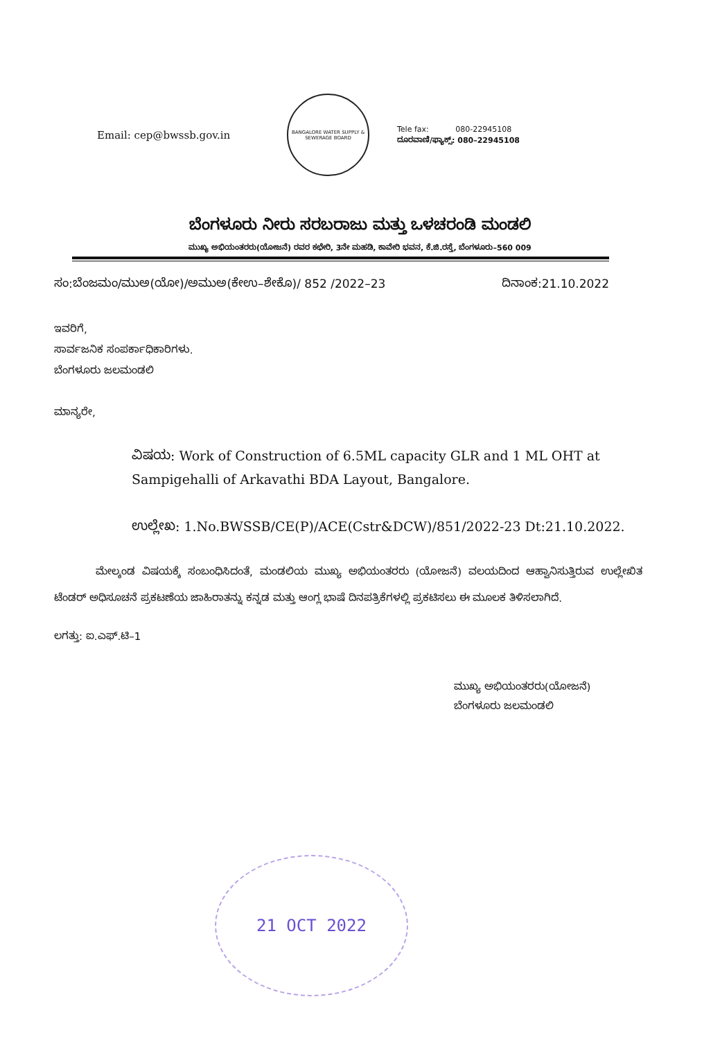Email: cep@bwssb.gov.in
BANGALORE WATER SUPPLY & SEWERAGE BOARD
Tele fax: 080-22945108
ದೂರವಾಣಿ/ಫ್ಯಾಕ್ಸ್: 080–22945108
ಬೆಂಗಳೂರು ನೀರು ಸರಬರಾಜು ಮತ್ತು ಒಳಚರಂಡಿ ಮಂಡಲಿ
ಮುಖ್ಯ ಅಭಿಯಂತರರು(ಯೋಜನೆ) ರವರ ಕಛೇರಿ, 3ನೇ ಮಹಡಿ, ಕಾವೇರಿ ಭವನ, ಕೆ.ಜಿ.ರಸ್ತೆ, ಬೆಂಗಳೂರು–560 009
ಸಂ:ಬೆಂಜಮಂ/ಮುಅ(ಯೋ)/ಅಮುಅ(ಕೇಉ–ಶೇಕೊ)/ 852 /2022–23 ದಿನಾಂಕ:21.10.2022
ಇವರಿಗೆ,
ಸಾರ್ವಜನಿಕ ಸಂಪರ್ಕಾಧಿಕಾರಿಗಳು.
ಬೆಂಗಳೂರು ಜಲಮಂಡಲಿ
ಮಾನ್ಯರೇ,
ವಿಷಯ: Work of Construction of 6.5ML capacity GLR and 1 ML OHT at Sampigehalli of Arkavathi BDA Layout, Bangalore.
ಉಲ್ಲೇಖ: 1.No.BWSSB/CE(P)/ACE(Cstr&DCW)/851/2022-23 Dt:21.10.2022.
ಮೇಲ್ಕಂಡ ವಿಷಯಕ್ಕೆ ಸಂಬಂಧಿಸಿದಂತೆ, ಮಂಡಲಿಯ ಮುಖ್ಯ ಅಭಿಯಂತರರು (ಯೋಜನೆ) ವಲಯದಿಂದ ಆಹ್ವಾನಿಸುತ್ತಿರುವ ಉಲ್ಲೇಖಿತ ಟೆಂಡರ್ ಅಧಿಸೂಚನೆ ಪ್ರಕಟಣೆಯ ಜಾಹಿರಾತನ್ನು ಕನ್ನಡ ಮತ್ತು ಆಂಗ್ಲ ಭಾಷೆ ದಿನಪತ್ರಿಕೆಗಳಲ್ಲಿ ಪ್ರಕಟಿಸಲು ಈ ಮೂಲಕ ತಿಳಿಸಲಾಗಿದೆ.
ಲಗತ್ತು: ಐ.ಎಫ್.ಟಿ–1
ಮುಖ್ಯ ಅಭಿಯಂತರರು(ಯೋಜನೆ)
ಬೆಂಗಳೂರು ಜಲಮಂಡಲಿ
21 OCT 2022